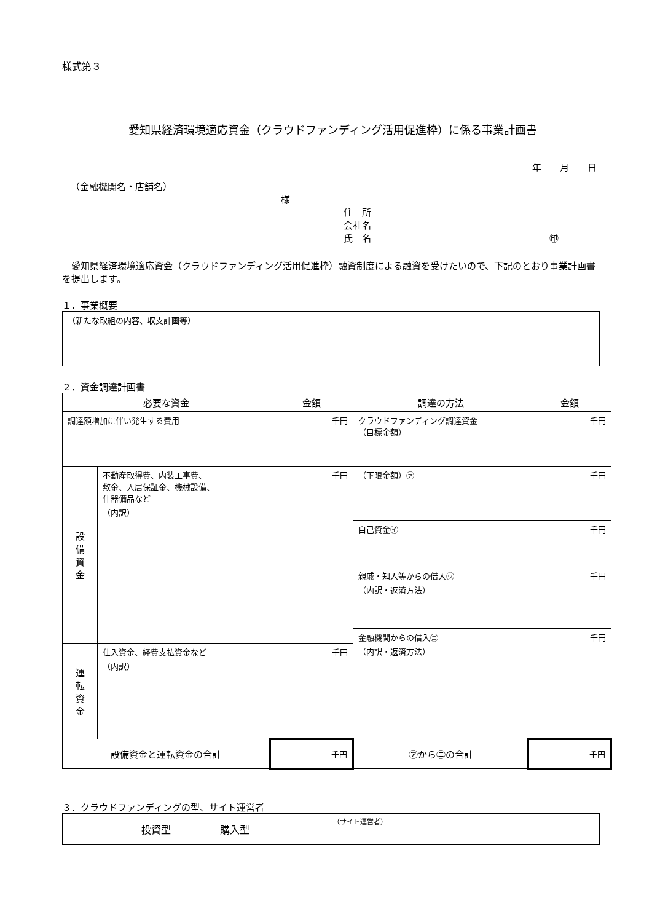様式第３
愛知県経済環境適応資金（クラウドファンディング活用促進枠）に係る事業計画書
年　　月　　日
（金融機関名・店舗名）
様
住　所
会社名
氏　名 ㊞
　愛知県経済環境適応資金（クラウドファンディング活用促進枠）融資制度による融資を受けたいので、下記のとおり事業計画書を提出します。
１．事業概要
| （新たな取組の内容、収支計画等） |
２．資金調達計画書
| 必要な資金 | | 金額 | 調達の方法 | 金額 |
| --- | --- | --- | --- | --- |
| 調達額増加に伴い発生する費用 | | 千円 | クラウドファンディング調達資金 （目標金額） | 千円 |
| 設 備 資 金 | 不動産取得費、内装工事費、 敷金、入居保証金、機械設備、 什器備品など （内訳） | 千円 | （下限金額）㋐ | 千円 |
| | | | 自己資金㋑ | 千円 |
| | | | 親戚・知人等からの借入㋒ （内訳・返済方法） | 千円 |
| | | | 金融機関からの借入㋓ （内訳・返済方法） | 千円 |
| 運 転 資 金 | 仕入資金、経費支払資金など （内訳） | 千円 | | |
| 設備資金と運転資金の合計 | | 千円 | ㋐から㋓の合計 | 千円 |
３．クラウドファンディングの型、サイト運営者
| 投資型 購入型 | （サイト運営者） |